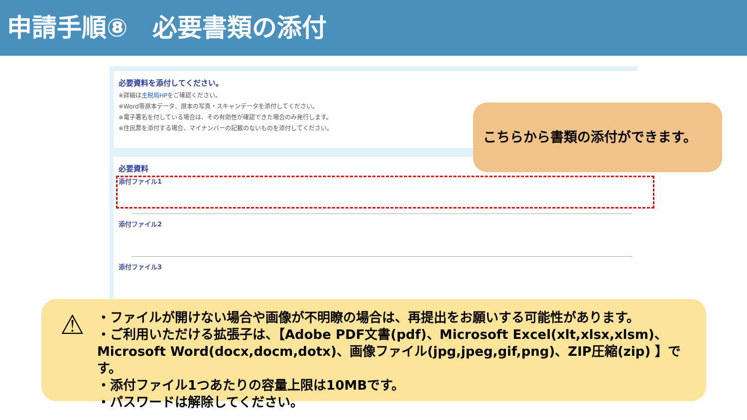申請手順⑧　必要書類の添付
必要資料を添付してください。
※詳細は主税局HPをご確認ください。
※Word等原本データ、原本の写真・スキャンデータを添付してください。
※電子署名を付している場合は、その有効性が確認できた場合のみ発行します。
※住民票を添付する場合、マイナンバーの記載のないものを添付してください。
必要資料
添付ファイル1
添付ファイル2
添付ファイル3
こちらから書類の添付ができます。
⚠ ・ファイルが開けない場合や画像が不明瞭の場合は、再提出をお願いする可能性があります。
・ご利用いただける拡張子は、【Adobe PDF文書(pdf)、Microsoft Excel(xlt,xlsx,xlsm)、Microsoft Word(docx,docm,dotx)、画像ファイル(jpg,jpeg,gif,png)、ZIP圧縮(zip) 】です。
・添付ファイル1つあたりの容量上限は10MBです。
・パスワードは解除してください。